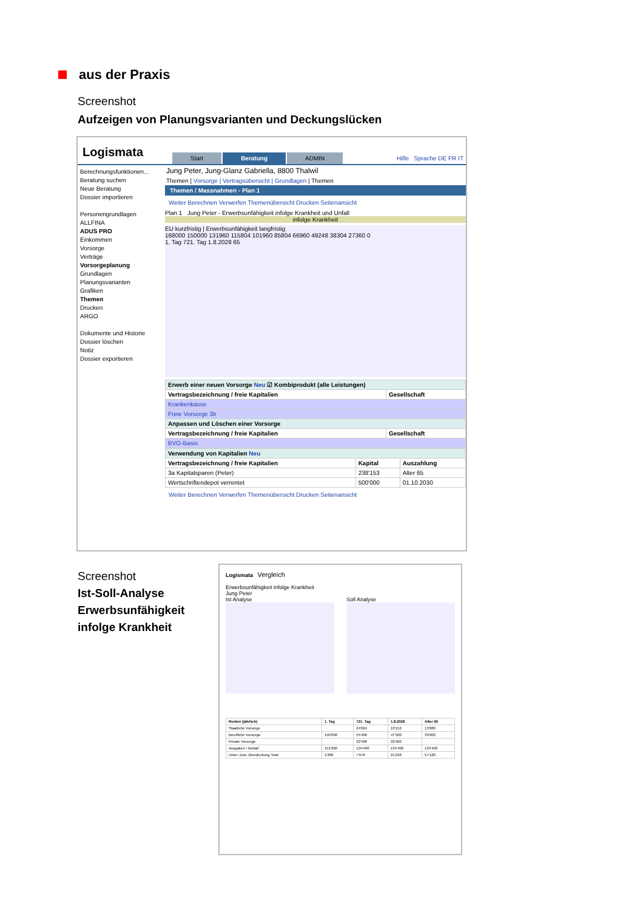aus der Praxis
Screenshot
Aufzeigen von Planungsvarianten und Deckungslücken
Logismata
Start
Beratung
ADMIN
Hilfe Sprache DE FR IT
Berechnungsfunktionen...
Beratung suchen
Neue Beratung
Dossier importieren
Personengrundlagen
ALLFINA
ADUS PRO
Einkommen
Vorsorge
Verträge
Vorsorgeplanung
Grundlagen
Planungsvarianten
Grafiken
Themen
Drucken
ARGO
Dokumente und Historie
Dossier löschen
Notiz
Dossier exportieren
Jung Peter, Jung-Glanz Gabriella, 8800 Thalwil
Themen | Vorsorge | Vertragsübersicht | Grundlagen | Themen
Themen / Massnahmen - Plan 1
Weiter Berechnen Verwerfen Themenübersicht Drucken Seitenansicht
Plan 1 Jung Peter - Erwerbsunfähigkeit infolge Krankheit und Unfall
infolge Krankheit
EU kurzfristig | Erwerbsunfähigkeit langfristig
168000 150000 131960 115804 101960 85804 66960 49248 38304 27360 0
1. Tag 721. Tag 1.8.2028 65
| Erwerb einer neuen Vorsorge Neu ☑ Kombiprodukt (alle Leistungen) | |
| Vertragsbezeichnung / freie Kapitalien | Gesellschaft |
| Krankenkasse | |
| Freie Vorsorge 3b | |
| Anpassen und Löschen einer Vorsorge | |
| Vertragsbezeichnung / freie Kapitalien | Gesellschaft |
| BVG-Basis | |
| Verwendung von Kapitalien Neu | | |
| Vertragsbezeichnung / freie Kapitalien | Kapital | Auszahlung |
| 3a Kapitalsparen (Peter) | 238'153 | Alter 65 |
| Wertschriftendepot verrentet | 500'000 | 01.10.2030 |
Weiter Berechnen Verwerfen Themenübersicht Drucken Seitenansicht
Screenshot
Ist-Soll-Analyse
Erwerbsunfähigkeit
infolge Krankheit
Logismata Vergleich
Erwerbsunfähigkeit infolge Krankheit
Jung Peter
Ist Analyse Soll Analyse
| Renten (jährlich) | 1. Tag | 721. Tag | 1.8.2028 | Alter 65 |
| --- | --- | --- | --- | --- |
| Staatliche Vorsorge | | 24'624 | 19'152 | 13'680 |
| Berufliche Vorsorge | 150'000 | 55'400 | 47'500 | 39'600 |
| Private Vorsorge | | 22'400 | 22'400 | |
| Ausgaben / Bedarf | 151'200 | 134'400 | 134'400 | 134'400 |
| Unter- bzw. Überdeckung Total | 1'200 | 7'976 | 21'248 | 57'120 |